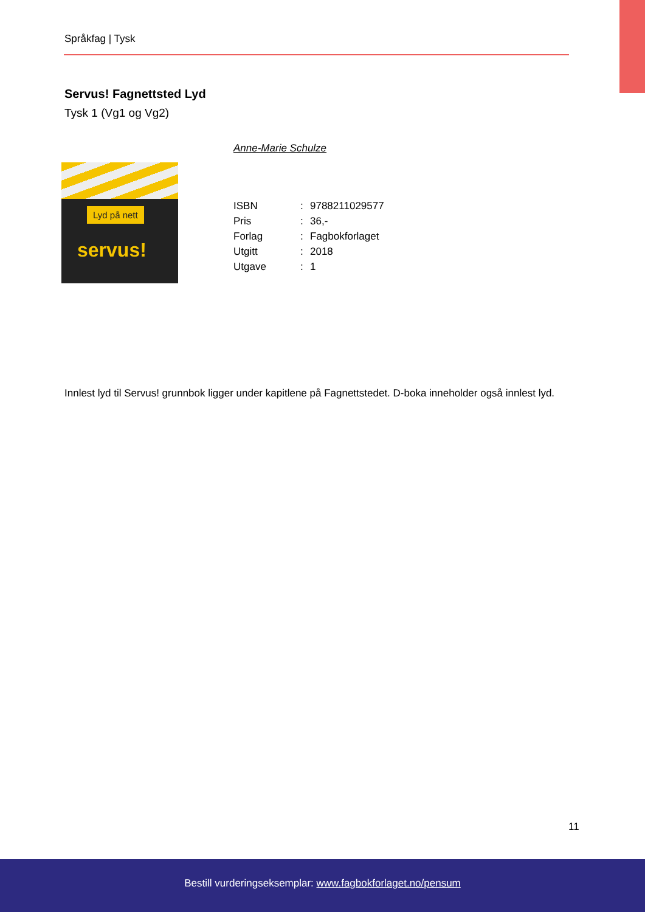Språkfag | Tysk
Servus! Fagnettsted Lyd
Tysk 1 (Vg1 og Vg2)
Anne-Marie Schulze
Lyd på nett
servus!
| ISBN | : | 9788211029577 |
| Pris | : | 36,- |
| Forlag | : | Fagbokforlaget |
| Utgitt | : | 2018 |
| Utgave | : | 1 |
Innlest lyd til Servus! grunnbok ligger under kapitlene på Fagnettstedet. D-boka inneholder også innlest lyd.
11
Bestill vurderingseksemplar: www.fagbokforlaget.no/pensum